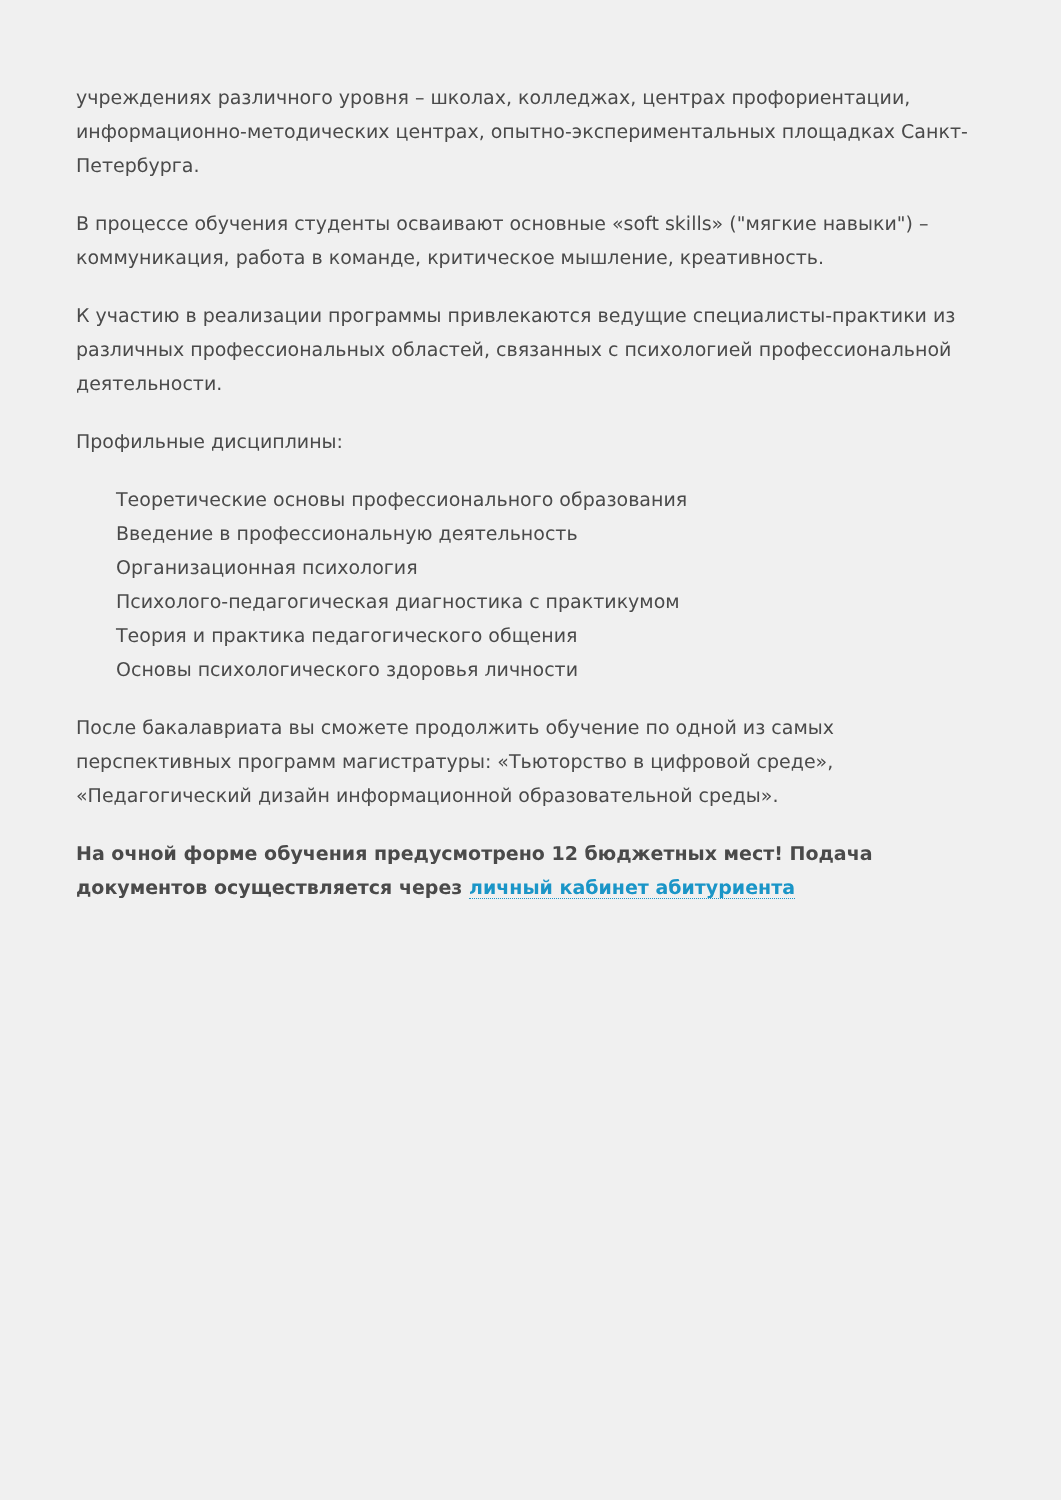учреждениях различного уровня – школах, колледжах, центрах профориентации, информационно-методических центрах, опытно-экспериментальных площадках Санкт-Петербурга.
В процессе обучения студенты осваивают основные «soft skills» ("мягкие навыки") – коммуникация, работа в команде, критическое мышление, креативность.
К участию в реализации программы привлекаются ведущие специалисты-практики из различных профессиональных областей, связанных с психологией профессиональной деятельности.
Профильные дисциплины:
Теоретические основы профессионального образования
Введение в профессиональную деятельность
Организационная психология
Психолого-педагогическая диагностика с практикумом
Теория и практика педагогического общения
Основы психологического здоровья личности
После бакалавриата вы сможете продолжить обучение по одной из самых перспективных программ магистратуры: «Тьюторство в цифровой среде», «Педагогический дизайн информационной образовательной среды».
На очной форме обучения предусмотрено 12 бюджетных мест! Подача документов осуществляется через личный кабинет абитуриента